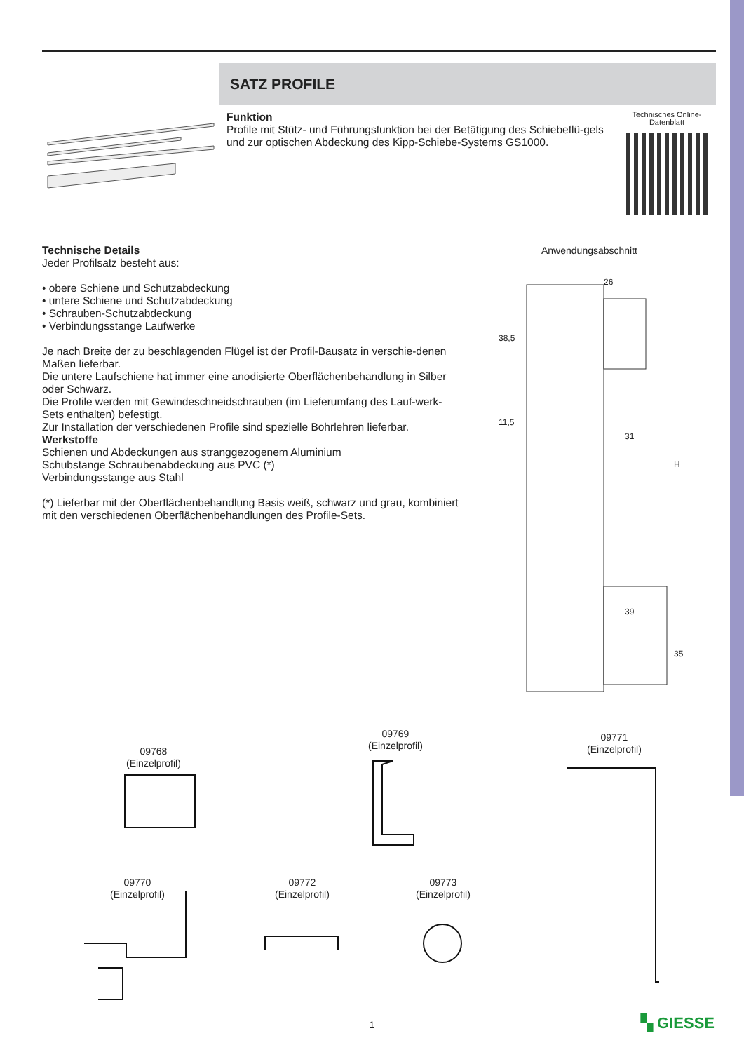SATZ PROFILE
Funktion
Profile mit Stütz- und Führungsfunktion bei der Betätigung des Schiebeflü-gels und zur optischen Abdeckung des Kipp-Schiebe-Systems GS1000.
Technisches Online-Datenblatt
Technische Details
Jeder Profilsatz besteht aus:
• obere Schiene und Schutzabdeckung
• untere Schiene und Schutzabdeckung
• Schrauben-Schutzabdeckung
• Verbindungsstange Laufwerke
Je nach Breite der zu beschlagenden Flügel ist der Profil-Bausatz in verschie-denen Maßen lieferbar.
Die untere Laufschiene hat immer eine anodisierte Oberflächenbehandlung in Silber oder Schwarz.
Die Profile werden mit Gewindeschneidschrauben (im Lieferumfang des Lauf-werk-Sets enthalten) befestigt.
Zur Installation der verschiedenen Profile sind spezielle Bohrlehren lieferbar.
Werkstoffe
Schienen und Abdeckungen aus stranggezogenem Aluminium
Schubstange Schraubenabdeckung aus PVC (*)
Verbindungsstange aus Stahl
(*) Lieferbar mit der Oberflächenbehandlung Basis weiß, schwarz und grau, kombiniert mit den verschiedenen Oberflächenbehandlungen des Profile-Sets.
Anwendungsabschnitt
26
31
39
38,5
11,5
H
35
09768
(Einzelprofil)
09769
(Einzelprofil)
09771
(Einzelprofil)
09770
(Einzelprofil)
09772
(Einzelprofil)
09773
(Einzelprofil)
1 ▚ GIESSE